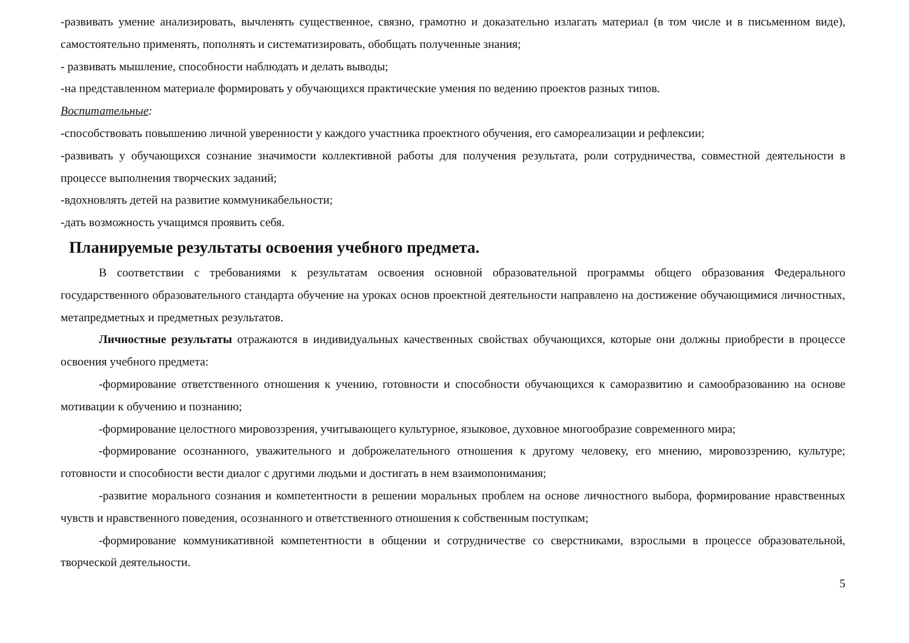-развивать умение анализировать, вычленять существенное, связно, грамотно и доказательно излагать материал (в том числе и в письменном виде), самостоятельно применять, пополнять и систематизировать, обобщать полученные знания;
- развивать мышление, способности наблюдать и делать выводы;
-на представленном материале формировать у обучающихся практические умения по ведению проектов разных типов.
Воспитательные:
-способствовать повышению личной уверенности у каждого участника проектного обучения, его самореализации и рефлексии;
-развивать у обучающихся сознание значимости коллективной работы для получения результата, роли сотрудничества, совместной деятельности в процессе выполнения творческих заданий;
-вдохновлять детей на развитие коммуникабельности;
-дать возможность учащимся проявить себя.
Планируемые результаты освоения учебного предмета.
В соответствии с требованиями к результатам освоения основной образовательной программы общего образования Федерального государственного образовательного стандарта обучение на уроках основ проектной деятельности направлено на достижение обучающимися личностных, метапредметных и предметных результатов.
Личностные результаты отражаются в индивидуальных качественных свойствах обучающихся, которые они должны приобрести в процессе освоения учебного предмета:
-формирование ответственного отношения к учению, готовности и способности обучающихся к саморазвитию и самообразованию на основе мотивации к обучению и познанию;
-формирование целостного мировоззрения, учитывающего культурное, языковое, духовное многообразие современного мира;
-формирование осознанного, уважительного и доброжелательного отношения к другому человеку, его мнению, мировоззрению, культуре; готовности и способности вести диалог с другими людьми и достигать в нем взаимопонимания;
-развитие морального сознания и компетентности в решении моральных проблем на основе личностного выбора, формирование нравственных чувств и нравственного поведения, осознанного и ответственного отношения к собственным поступкам;
-формирование коммуникативной компетентности в общении и сотрудничестве со сверстниками, взрослыми в процессе образовательной, творческой деятельности.
5